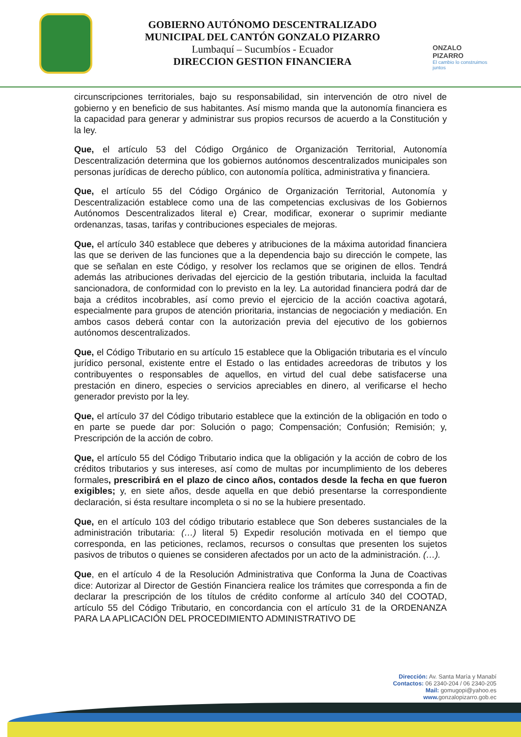GOBIERNO AUTÓNOMO DESCENTRALIZADO
MUNICIPAL DEL CANTÓN GONZALO PIZARRO
Lumbaquí – Sucumbíos - Ecuador
DIRECCION GESTION FINANCIERA
ONZALO PIZARRO
El cambio lo construimos juntos
circunscripciones territoriales, bajo su responsabilidad, sin intervención de otro nivel de gobierno y en beneficio de sus habitantes. Así mismo manda que la autonomía financiera es la capacidad para generar y administrar sus propios recursos de acuerdo a la Constitución y la ley.
Que, el artículo 53 del Código Orgánico de Organización Territorial, Autonomía Descentralización determina que los gobiernos autónomos descentralizados municipales son personas jurídicas de derecho público, con autonomía política, administrativa y financiera.
Que, el artículo 55 del Código Orgánico de Organización Territorial, Autonomía y Descentralización establece como una de las competencias exclusivas de los Gobiernos Autónomos Descentralizados literal e) Crear, modificar, exonerar o suprimir mediante ordenanzas, tasas, tarifas y contribuciones especiales de mejoras.
Que, el artículo 340 establece que deberes y atribuciones de la máxima autoridad financiera las que se deriven de las funciones que a la dependencia bajo su dirección le compete, las que se señalan en este Código, y resolver los reclamos que se originen de ellos. Tendrá además las atribuciones derivadas del ejercicio de la gestión tributaria, incluida la facultad sancionadora, de conformidad con lo previsto en la ley. La autoridad financiera podrá dar de baja a créditos incobrables, así como previo el ejercicio de la acción coactiva agotará, especialmente para grupos de atención prioritaria, instancias de negociación y mediación. En ambos casos deberá contar con la autorización previa del ejecutivo de los gobiernos autónomos descentralizados.
Que, el Código Tributario en su artículo 15 establece que la Obligación tributaria es el vínculo jurídico personal, existente entre el Estado o las entidades acreedoras de tributos y los contribuyentes o responsables de aquellos, en virtud del cual debe satisfacerse una prestación en dinero, especies o servicios apreciables en dinero, al verificarse el hecho generador previsto por la ley.
Que, el artículo 37 del Código tributario establece que la extinción de la obligación en todo o en parte se puede dar por: Solución o pago; Compensación; Confusión; Remisión; y, Prescripción de la acción de cobro.
Que, el artículo 55 del Código Tributario indica que la obligación y la acción de cobro de los créditos tributarios y sus intereses, así como de multas por incumplimiento de los deberes formales, prescribirá en el plazo de cinco años, contados desde la fecha en que fueron exigibles; y, en siete años, desde aquella en que debió presentarse la correspondiente declaración, si ésta resultare incompleta o si no se la hubiere presentado.
Que, en el artículo 103 del código tributario establece que Son deberes sustanciales de la administración tributaria: (…) literal 5) Expedir resolución motivada en el tiempo que corresponda, en las peticiones, reclamos, recursos o consultas que presenten los sujetos pasivos de tributos o quienes se consideren afectados por un acto de la administración. (…).
Que, en el artículo 4 de la Resolución Administrativa que Conforma la Juna de Coactivas dice: Autorizar al Director de Gestión Financiera realice los trámites que corresponda a fin de declarar la prescripción de los títulos de crédito conforme al artículo 340 del COOTAD, artículo 55 del Código Tributario, en concordancia con el artículo 31 de la ORDENANZA PARA LA APLICACIÓN DEL PROCEDIMIENTO ADMINISTRATIVO DE
Dirección: Av. Santa María y Manabí
Contactos: 06 2340-204 / 06 2340-205
Mail: gomugopi@yahoo.es
www. gonzalopizarro.gob.ec